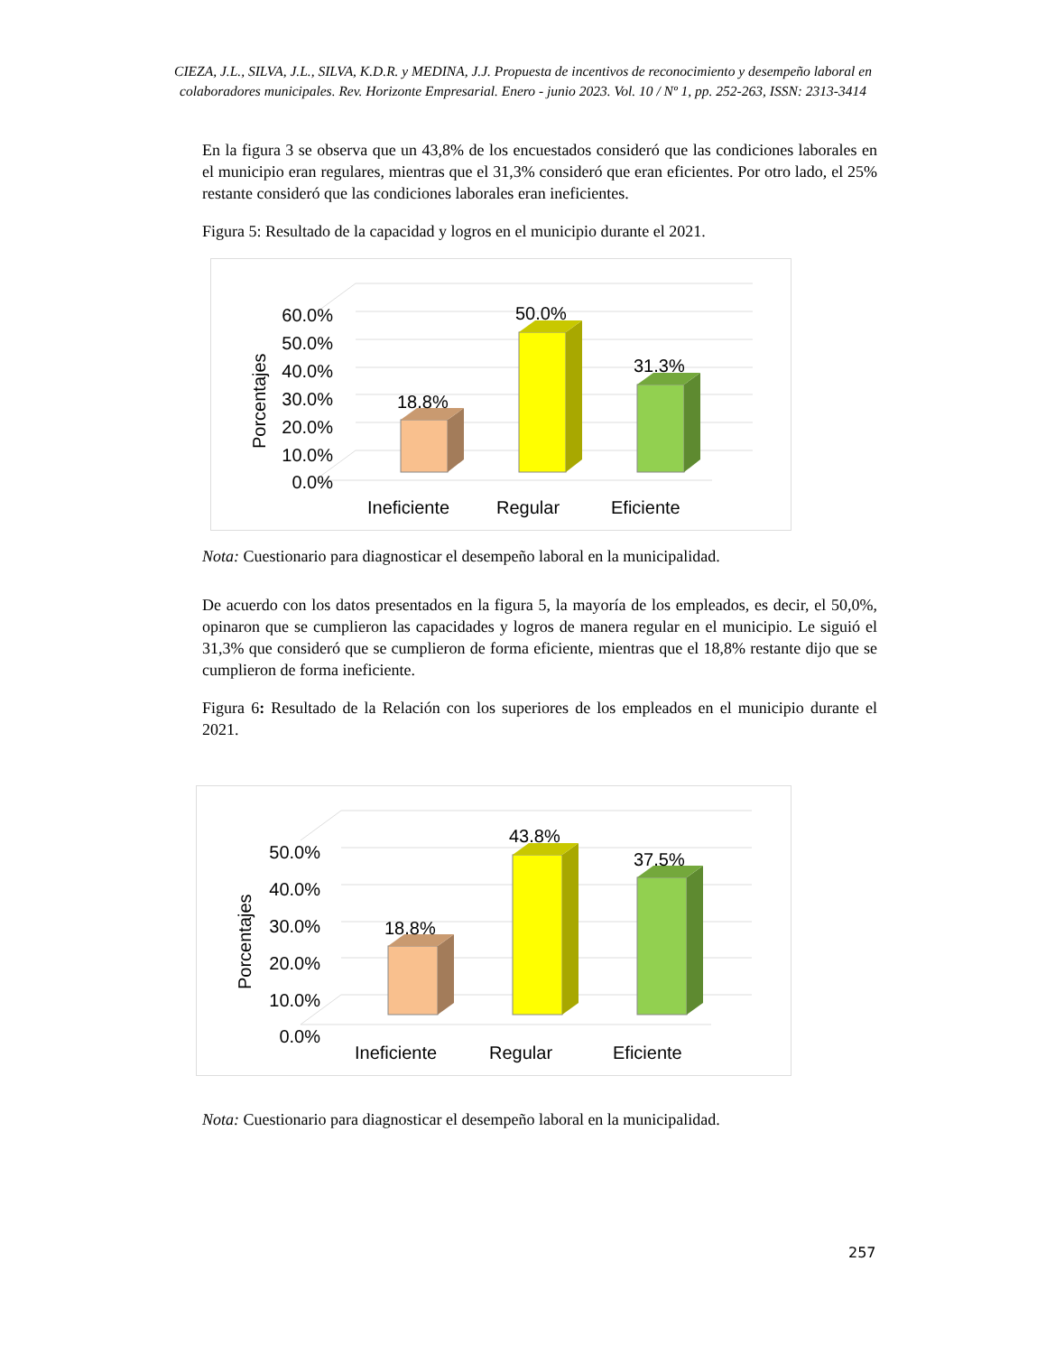CIEZA, J.L., SILVA, J.L., SILVA, K.D.R. y MEDINA, J.J. Propuesta de incentivos de reconocimiento y desempeño laboral en colaboradores municipales. Rev. Horizonte Empresarial. Enero - junio 2023. Vol. 10 / Nº 1, pp. 252-263, ISSN: 2313-3414
En la figura 3 se observa que un 43,8% de los encuestados consideró que las condiciones laborales en el municipio eran regulares, mientras que el 31,3% consideró que eran eficientes. Por otro lado, el 25% restante consideró que las condiciones laborales eran ineficientes.
Figura 5: Resultado de la capacidad y logros en el municipio durante el 2021.
60.0%
50.0%
40.0%
30.0%
20.0%
10.0%
0.0%
Porcentajes
18.8%
50.0%
31.3%
Ineficiente
Regular
Eficiente
Nota: Cuestionario para diagnosticar el desempeño laboral en la municipalidad.
De acuerdo con los datos presentados en la figura 5, la mayoría de los empleados, es decir, el 50,0%, opinaron que se cumplieron las capacidades y logros de manera regular en el municipio. Le siguió el 31,3% que consideró que se cumplieron de forma eficiente, mientras que el 18,8% restante dijo que se cumplieron de forma ineficiente.
Figura 6: Resultado de la Relación con los superiores de los empleados en el municipio durante el 2021.
50.0%
40.0%
30.0%
20.0%
10.0%
0.0%
Porcentajes
18.8%
43.8%
37.5%
Ineficiente
Regular
Eficiente
Nota: Cuestionario para diagnosticar el desempeño laboral en la municipalidad.
257